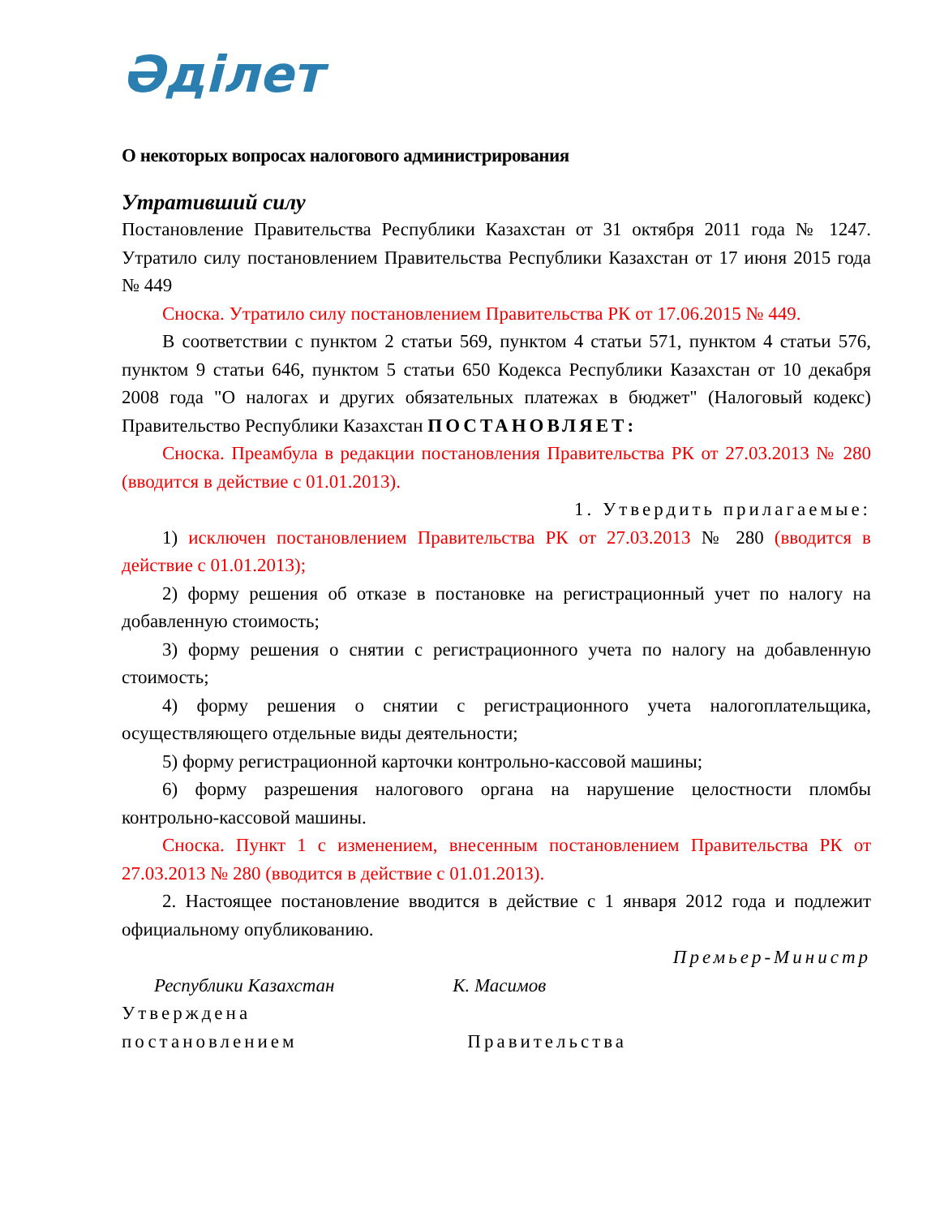Әділет
О некоторых вопросах налогового администрирования
Утративший силу
Постановление Правительства Республики Казахстан от 31 октября 2011 года № 1247. Утратило силу постановлением Правительства Республики Казахстан от 17 июня 2015 года № 449
Сноска. Утратило силу постановлением Правительства РК от 17.06.2015 № 449.
В соответствии с пунктом 2 статьи 569, пунктом 4 статьи 571, пунктом 4 статьи 576, пунктом 9 статьи 646, пунктом 5 статьи 650 Кодекса Республики Казахстан от 10 декабря 2008 года "О налогах и других обязательных платежах в бюджет" (Налоговый кодекс) Правительство Республики Казахстан ПОСТАНОВЛЯЕТ:
Сноска. Преамбула в редакции постановления Правительства РК от 27.03.2013 № 280 (вводится в действие с 01.01.2013).
1. Утвердить прилагаемые:
1) исключен постановлением Правительства РК от 27.03.2013 № 280 (вводится в действие с 01.01.2013);
2) форму решения об отказе в постановке на регистрационный учет по налогу на добавленную стоимость;
3) форму решения о снятии с регистрационного учета по налогу на добавленную стоимость;
4) форму решения о снятии с регистрационного учета налогоплательщика, осуществляющего отдельные виды деятельности;
5) форму регистрационной карточки контрольно-кассовой машины;
6) форму разрешения налогового органа на нарушение целостности пломбы контрольно-кассовой машины.
Сноска. Пункт 1 с изменением, внесенным постановлением Правительства РК от 27.03.2013 № 280 (вводится в действие с 01.01.2013).
2. Настоящее постановление вводится в действие с 1 января 2012 года и подлежит официальному опубликованию.
Премьер-Министр
Республики Казахстан К. Масимов
Утверждена
постановлением Правительства